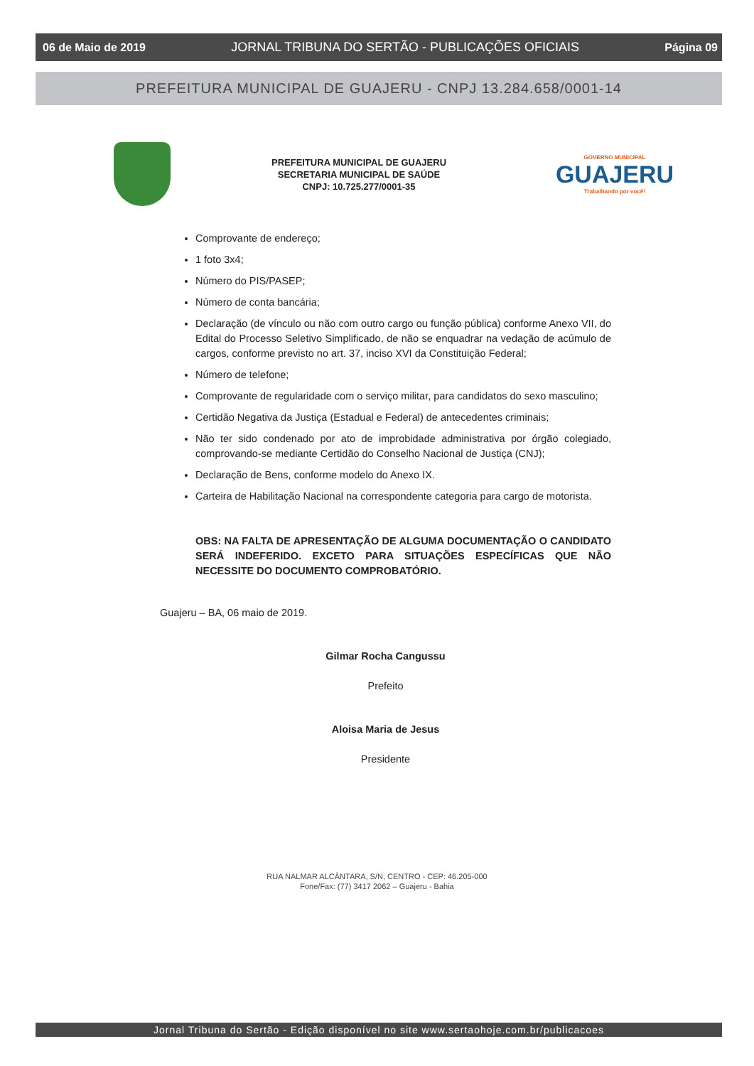06 de Maio de 2019 JORNAL TRIBUNA DO SERTÃO - PUBLICAÇÕES OFICIAIS Página 09
PREFEITURA MUNICIPAL DE GUAJERU - CNPJ 13.284.658/0001-14
PREFEITURA MUNICIPAL DE GUAJERU
SECRETARIA MUNICIPAL DE SAÚDE
CNPJ: 10.725.277/0001-35
GOVERNO MUNICIPAL
GUAJERU
Trabalhando por você!
Comprovante de endereço;
1 foto 3x4;
Número do PIS/PASEP;
Número de conta bancária;
Declaração (de vínculo ou não com outro cargo ou função pública) conforme Anexo VII, do Edital do Processo Seletivo Simplificado, de não se enquadrar na vedação de acúmulo de cargos, conforme previsto no art. 37, inciso XVI da Constituição Federal;
Número de telefone;
Comprovante de regularidade com o serviço militar, para candidatos do sexo masculino;
Certidão Negativa da Justiça (Estadual e Federal) de antecedentes criminais;
Não ter sido condenado por ato de improbidade administrativa por órgão colegiado, comprovando-se mediante Certidão do Conselho Nacional de Justiça (CNJ);
Declaração de Bens, conforme modelo do Anexo IX.
Carteira de Habilitação Nacional na correspondente categoria para cargo de motorista.
OBS: NA FALTA DE APRESENTAÇÃO DE ALGUMA DOCUMENTAÇÃO O CANDIDATO SERÁ INDEFERIDO. EXCETO PARA SITUAÇÕES ESPECÍFICAS QUE NÃO NECESSITE DO DOCUMENTO COMPROBATÓRIO.
Guajeru – BA, 06 maio de 2019.
Gilmar Rocha Cangussu
Prefeito
Aloisa Maria de Jesus
Presidente
RUA NALMAR ALCÂNTARA, S/N, CENTRO - CEP: 46.205-000
Fone/Fax: (77) 3417 2062 – Guajeru - Bahia
Jornal Tribuna do Sertão - Edição disponível no site www.sertaohoje.com.br/publicacoes